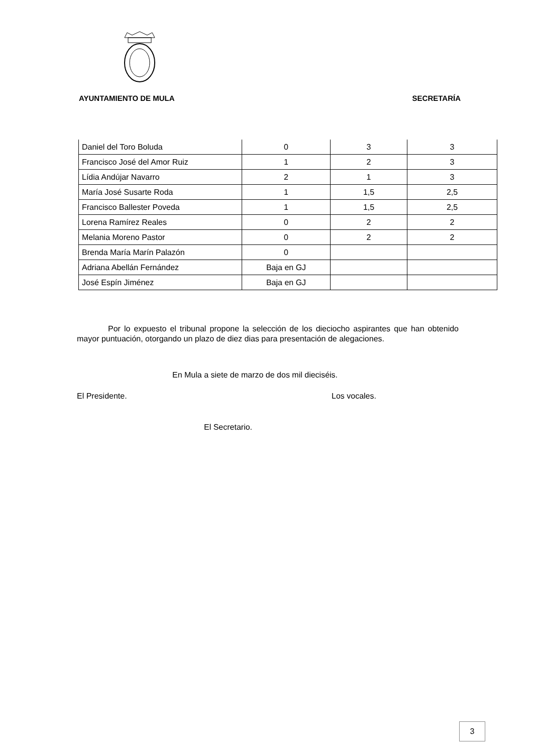AYUNTAMIENTO DE MULA SECRETARÍA
| Daniel del Toro Boluda | 0 | 3 | 3 |
| Francisco José del Amor Ruiz | 1 | 2 | 3 |
| Lídia Andújar Navarro | 2 | 1 | 3 |
| María José Susarte Roda | 1 | 1,5 | 2,5 |
| Francisco Ballester Poveda | 1 | 1,5 | 2,5 |
| Lorena Ramírez Reales | 0 | 2 | 2 |
| Melania Moreno Pastor | 0 | 2 | 2 |
| Brenda María Marín Palazón | 0 | | |
| Adriana Abellán Fernández | Baja en GJ | | |
| José Espín Jiménez | Baja en GJ | | |
Por lo expuesto el tribunal propone la selección de los dieciocho aspirantes que han obtenido mayor puntuación, otorgando un plazo de diez dias para presentación de alegaciones.
En Mula a siete de marzo de dos mil dieciséis.
El Presidente. Los vocales.
El Secretario.
3